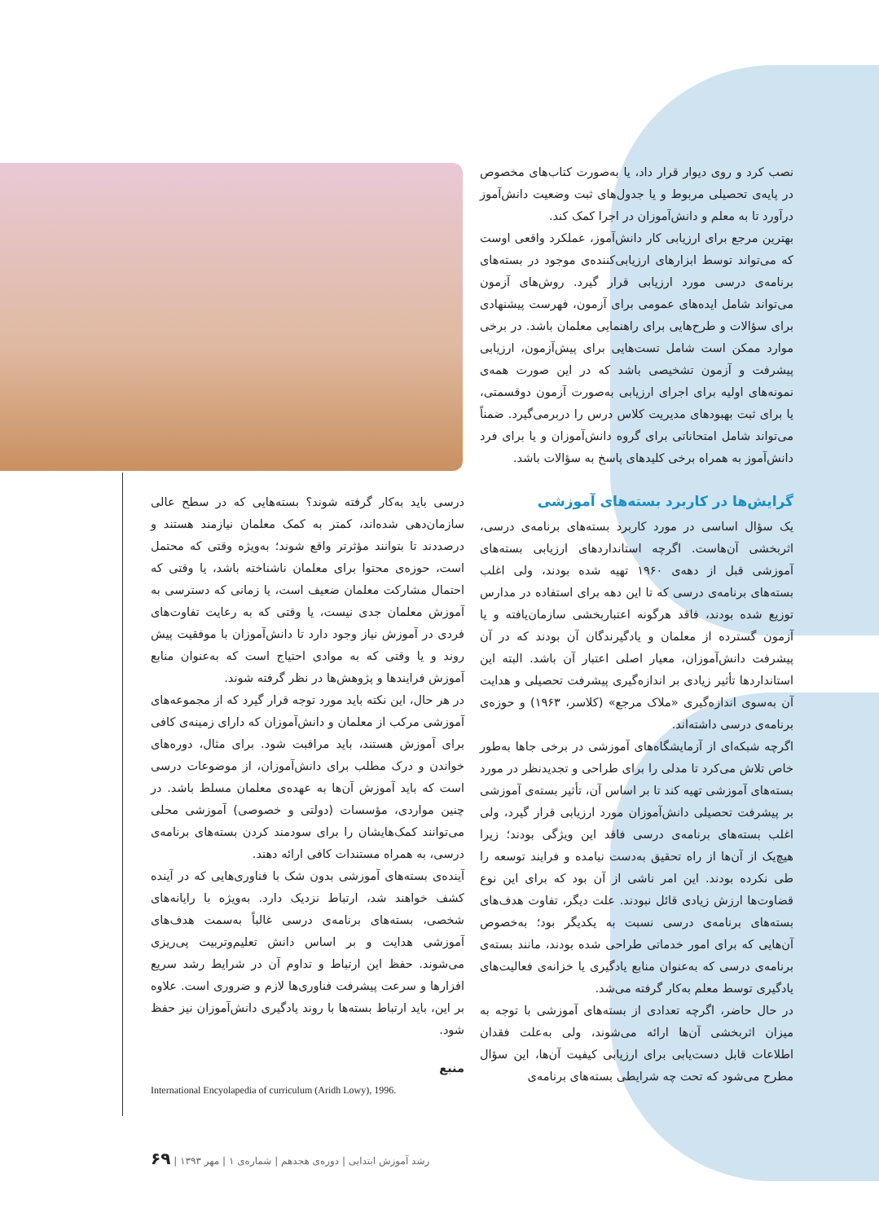نصب کرد و روی دیوار قرار داد، یا به‌صورت کتاب‌های مخصوص در پایه‌ی تحصیلی مربوط و یا جدول‌های ثبت وضعیت دانش‌آموز درآورد تا به معلم و دانش‌آموزان در اجرا کمک کند.
بهترین مرجع برای ارزیابی کار دانش‌آموز، عملکرد واقعی اوست که می‌تواند توسط ابزارهای ارزیابی‌کننده‌ی موجود در بسته‌های برنامه‌ی درسی مورد ارزیابی قرار گیرد. روش‌های آزمون می‌تواند شامل ایده‌های عمومی برای آزمون، فهرست پیشنهادی برای سؤالات و طرح‌هایی برای راهنمایی معلمان باشد. در برخی موارد ممکن است شامل تست‌هایی برای پیش‌آزمون، ارزیابی پیشرفت و آزمون تشخیصی باشد که در این صورت همه‌ی نمونه‌های اولیه برای اجرای ارزیابی به‌صورت آزمون دوقسمتی، یا برای ثبت بهبودهای مدیریت کلاس درس را دربرمی‌گیرد. ضمناً می‌تواند شامل امتحاناتی برای گروه دانش‌آموزان و یا برای فرد دانش‌آموز به همراه برخی کلیدهای پاسخ به سؤالات باشد.
گرایش‌ها در کاربرد بسته‌های آموزشی
یک سؤال اساسی در مورد کاربرد بسته‌های برنامه‌ی درسی، اثربخشی آن‌هاست. اگرچه استانداردهای ارزیابی بسته‌های آموزشی قبل از دهه‌ی ۱۹۶۰ تهیه شده بودند، ولی اغلب بسته‌های برنامه‌ی درسی که تا این دهه برای استفاده در مدارس توزیع شده بودند، فاقد هرگونه اعتباربخشی سازمان‌یافته و یا آزمون گسترده از معلمان و یادگیرندگان آن بودند که در آن پیشرفت دانش‌آموزان، معیار اصلی اعتبار آن باشد. البته این استانداردها تأثیر زیادی بر اندازه‌گیری پیشرفت تحصیلی و هدایت آن به‌سوی اندازه‌گیری «ملاک مرجع» (کلاسر، ۱۹۶۳) و حوزه‌ی برنامه‌ی درسی داشته‌اند.
اگرچه شبکه‌ای از آزمایشگاه‌های آموزشی در برخی جاها به‌طور خاص تلاش می‌کرد تا مدلی را برای طراحی و تجدیدنظر در مورد بسته‌های آموزشی تهیه کند تا بر اساس آن، تأثیر بسته‌ی آموزشی بر پیشرفت تحصیلی دانش‌آموزان مورد ارزیابی قرار گیرد، ولی اغلب بسته‌های برنامه‌ی درسی فاقد این ویژگی بودند؛ زیرا هیچ‌یک از آن‌ها از راه تحقیق به‌دست نیامده و فرایند توسعه را طی نکرده بودند. این امر ناشی از آن بود که برای این نوع قضاوت‌ها ارزش زیادی قائل نبودند. علت دیگر، تفاوت هدف‌های بسته‌های برنامه‌ی درسی نسبت به یکدیگر بود؛ به‌خصوص آن‌هایی که برای امور خدماتی طراحی شده بودند، مانند بسته‌ی برنامه‌ی درسی که به‌عنوان منابع یادگیری یا خزانه‌ی فعالیت‌های یادگیری توسط معلم به‌کار گرفته می‌شد.
در حال حاضر، اگرچه تعدادی از بسته‌های آموزشی با توجه به میزان اثربخشی آن‌ها ارائه می‌شوند، ولی به‌علت فقدان اطلاعات قابل دست‌یابی برای ارزیابی کیفیت آن‌ها، این سؤال مطرح می‌شود که تحت چه شرایطی بسته‌های برنامه‌ی
درسی باید به‌کار گرفته شوند؟ بسته‌هایی که در سطح عالی سازمان‌دهی شده‌اند، کمتر به کمک معلمان نیازمند هستند و درصددند تا بتوانند مؤثرتر واقع شوند؛ به‌ویژه وقتی که محتمل است، حوزه‌ی محتوا برای معلمان ناشناخته باشد، یا وقتی که احتمال مشارکت معلمان ضعیف است، یا زمانی که دسترسی به آموزش معلمان جدی نیست، یا وقتی که به رعایت تفاوت‌های فردی در آموزش نیاز وجود دارد تا دانش‌آموزان با موفقیت پیش روند و یا وقتی که به موادی احتیاج است که به‌عنوان منابع آموزش فرایندها و پژوهش‌ها در نظر گرفته شوند.
در هر حال، این نکته باید مورد توجه قرار گیرد که از مجموعه‌های آموزشی مرکب از معلمان و دانش‌آموزان که دارای زمینه‌ی کافی برای آموزش هستند، باید مراقبت شود. برای مثال، دوره‌های خواندن و درک مطلب برای دانش‌آموزان، از موضوعات درسی است که باید آموزش آن‌ها به عهده‌ی معلمان مسلط باشد. در چنین مواردی، مؤسسات (دولتی و خصوصی) آموزشی محلی می‌توانند کمک‌هایشان را برای سودمند کردن بسته‌های برنامه‌ی درسی، به همراه مستندات کافی ارائه دهند.
آینده‌ی بسته‌های آموزشی بدون شک با فناوری‌هایی که در آینده کشف خواهند شد، ارتباط نزدیک دارد. به‌ویژه با رایانه‌های شخصی، بسته‌های برنامه‌ی درسی غالباً به‌سمت هدف‌های آموزشی هدایت و بر اساس دانش تعلیم‌وتربیت پی‌ریزی می‌شوند. حفظ این ارتباط و تداوم آن در شرایط رشد سریع افزارها و سرعت پیشرفت فناوری‌ها لازم و ضروری است. علاوه بر این، باید ارتباط بسته‌ها با روند یادگیری دانش‌آموزان نیز حفظ شود.
منبع
International Encyolapedia of curriculum (Aridh Lowy), 1996.
رشد آموزش ابتدایی | دوره‌ی هجدهم | شماره‌ی ۱ | مهر ۱۳۹۳ | ۶۹